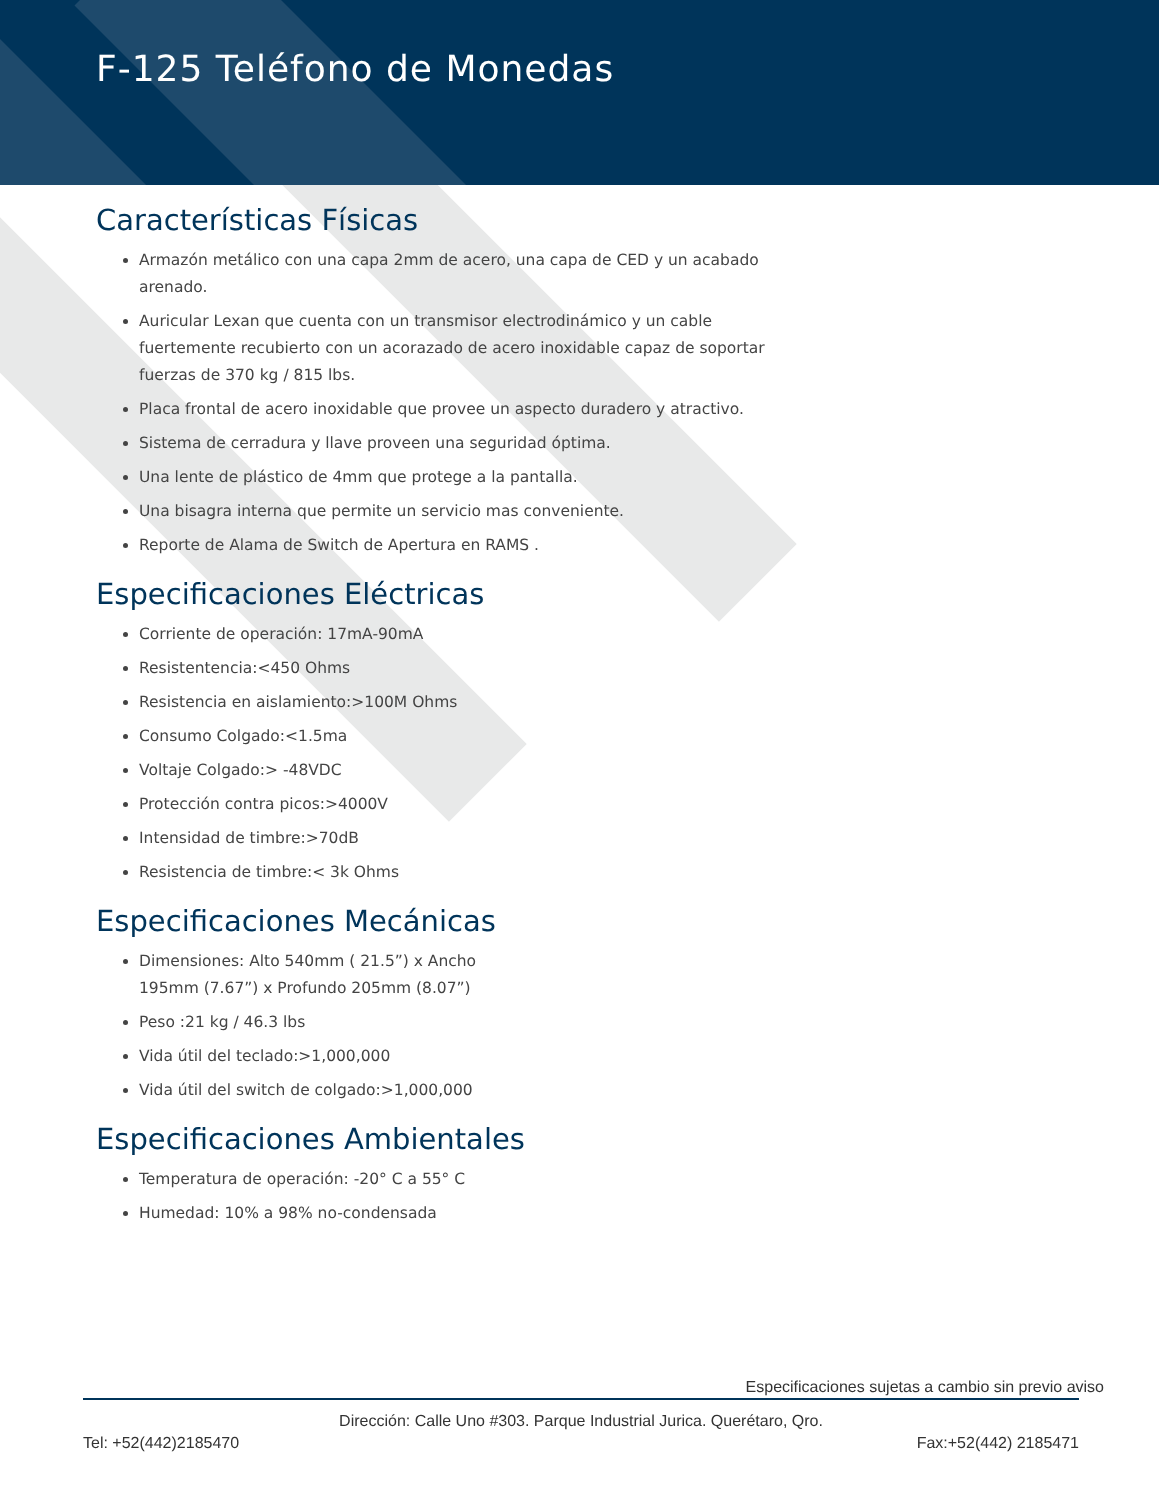F-125 Teléfono de Monedas
Características Físicas
Armazón metálico con una capa 2mm de acero, una capa de CED y un acabado arenado.
Auricular Lexan que cuenta con un transmisor electrodinámico y un cable fuertemente recubierto con un acorazado de acero inoxidable capaz de soportar fuerzas de 370 kg / 815 lbs.
Placa frontal de acero inoxidable que provee un aspecto duradero y atractivo.
Sistema de cerradura y llave proveen una seguridad óptima.
Una lente de plástico de 4mm que protege a la pantalla.
Una bisagra interna que permite un servicio mas conveniente.
Reporte de Alama de Switch de Apertura en RAMS .
Especificaciones Eléctricas
Corriente de operación: 17mA-90mA
Resistentencia:<450 Ohms
Resistencia en aislamiento:>100M Ohms
Consumo Colgado:<1.5ma
Voltaje Colgado:> -48VDC
Protección contra picos:>4000V
Intensidad de timbre:>70dB
Resistencia de timbre:< 3k Ohms
Especificaciones Mecánicas
Dimensiones: Alto 540mm ( 21.5”) x Ancho 195mm (7.67”) x Profundo 205mm (8.07”)
Peso :21 kg / 46.3 lbs
Vida útil del teclado:>1,000,000
Vida útil del switch de colgado:>1,000,000
Especificaciones Ambientales
Temperatura de operación: -20° C a 55° C
Humedad: 10% a 98% no-condensada
Especificaciones sujetas a cambio sin previo aviso
Dirección: Calle Uno #303. Parque Industrial Jurica. Querétaro, Qro.
Tel: +52(442)2185470 Fax:+52(442) 2185471